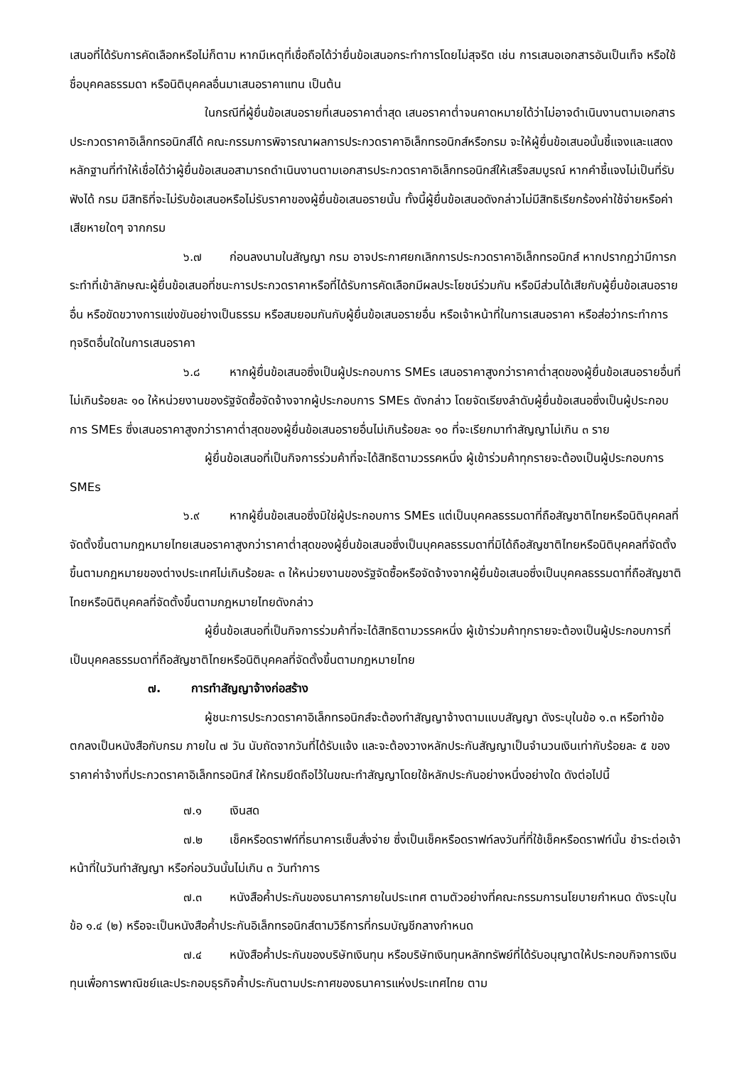เสนอที่ได้รับการคัดเลือกหรือไม่ก็ตาม หากมีเหตุที่เชื่อถือได้ว่ายื่นข้อเสนอกระทำการโดยไม่สุจริต เช่น การเสนอเอกสารอันเป็นเท็จ หรือใช้ชื่อบุคคลธรรมดา หรือนิติบุคคลอื่นมาเสนอราคาแทน เป็นต้น
ในกรณีที่ผู้ยื่นข้อเสนอรายที่เสนอราคาต่ำสุด เสนอราคาต่ำจนคาดหมายได้ว่าไม่อาจดำเนินงานตามเอกสารประกวดราคาอิเล็กทรอนิกส์ได้ คณะกรรมการพิจารณาผลการประกวดราคาอิเล็กทรอนิกส์หรือกรม จะให้ผู้ยื่นข้อเสนอนั้นชี้แจงและแสดงหลักฐานที่ทำให้เชื่อได้ว่าผู้ยื่นข้อเสนอสามารถดำเนินงานตามเอกสารประกวดราคาอิเล็กทรอนิกส์ให้เสร็จสมบูรณ์ หากคำชี้แจงไม่เป็นที่รับฟังได้ กรม มีสิทธิที่จะไม่รับข้อเสนอหรือไม่รับราคาของผู้ยื่นข้อเสนอรายนั้น ทั้งนี้ผู้ยื่นข้อเสนอดังกล่าวไม่มีสิทธิเรียกร้องค่าใช้จ่ายหรือค่าเสียหายใดๆ จากกรม
๖.๗ ก่อนลงนามในสัญญา กรม อาจประกาศยกเลิกการประกวดราคาอิเล็กทรอนิกส์ หากปรากฏว่ามีการกระทำที่เข้าลักษณะผู้ยื่นข้อเสนอที่ชนะการประกวดราคาหรือที่ได้รับการคัดเลือกมีผลประโยชน์ร่วมกัน หรือมีส่วนได้เสียกับผู้ยื่นข้อเสนอรายอื่น หรือขัดขวางการแข่งขันอย่างเป็นธรรม หรือสมยอมกันกับผู้ยื่นข้อเสนอรายอื่น หรือเจ้าหน้าที่ในการเสนอราคา หรือส่อว่ากระทำการทุจริตอื่นใดในการเสนอราคา
๖.๘ หากผู้ยื่นข้อเสนอซึ่งเป็นผู้ประกอบการ SMEs เสนอราคาสูงกว่าราคาต่ำสุดของผู้ยื่นข้อเสนอรายอื่นที่ไม่เกินร้อยละ ๑๐ ให้หน่วยงานของรัฐจัดซื้อจัดจ้างจากผู้ประกอบการ SMEs ดังกล่าว โดยจัดเรียงลำดับผู้ยื่นข้อเสนอซึ่งเป็นผู้ประกอบการ SMEs ซึ่งเสนอราคาสูงกว่าราคาต่ำสุดของผู้ยื่นข้อเสนอรายอื่นไม่เกินร้อยละ ๑๐ ที่จะเรียกมาทำสัญญาไม่เกิน ๓ ราย
ผู้ยื่นข้อเสนอที่เป็นกิจการร่วมค้าที่จะได้สิทธิตามวรรคหนึ่ง ผู้เข้าร่วมค้าทุกรายจะต้องเป็นผู้ประกอบการ SMEs
๖.๙ หากผู้ยื่นข้อเสนอซึ่งมิใช่ผู้ประกอบการ SMEs แต่เป็นบุคคลธรรมดาที่ถือสัญชาติไทยหรือนิติบุคคลที่จัดตั้งขึ้นตามกฎหมายไทยเสนอราคาสูงกว่าราคาต่ำสุดของผู้ยื่นข้อเสนอซึ่งเป็นบุคคลธรรมดาที่มิได้ถือสัญชาติไทยหรือนิติบุคคลที่จัดตั้งขึ้นตามกฎหมายของต่างประเทศไม่เกินร้อยละ ๓ ให้หน่วยงานของรัฐจัดซื้อหรือจัดจ้างจากผู้ยื่นข้อเสนอซึ่งเป็นบุคคลธรรมดาที่ถือสัญชาติไทยหรือนิติบุคคลที่จัดตั้งขึ้นตามกฎหมายไทยดังกล่าว
ผู้ยื่นข้อเสนอที่เป็นกิจการร่วมค้าที่จะได้สิทธิตามวรรคหนึ่ง ผู้เข้าร่วมค้าทุกรายจะต้องเป็นผู้ประกอบการที่เป็นบุคคลธรรมดาที่ถือสัญชาติไทยหรือนิติบุคคลที่จัดตั้งขึ้นตามกฎหมายไทย
๗. การทำสัญญาจ้างก่อสร้าง
ผู้ชนะการประกวดราคาอิเล็กทรอนิกส์จะต้องทำสัญญาจ้างตามแบบสัญญา ดังระบุในข้อ ๑.๓ หรือทำข้อตกลงเป็นหนังสือกับกรม ภายใน ๗ วัน นับถัดจากวันที่ได้รับแจ้ง และจะต้องวางหลักประกันสัญญาเป็นจำนวนเงินเท่ากับร้อยละ ๕ ของราคาค่าจ้างที่ประกวดราคาอิเล็กทรอนิกส์ ให้กรมยึดถือไว้ในขณะทำสัญญาโดยใช้หลักประกันอย่างหนึ่งอย่างใด ดังต่อไปนี้
๗.๑ เงินสด
๗.๒ เช็คหรือดราฟท์ที่ธนาคารเซ็นสั่งจ่าย ซึ่งเป็นเช็คหรือดราฟท์ลงวันที่ที่ใช้เช็คหรือดราฟท์นั้น ชำระต่อเจ้าหน้าที่ในวันทำสัญญา หรือก่อนวันนั้นไม่เกิน ๓ วันทำการ
๗.๓ หนังสือค้ำประกันของธนาคารภายในประเทศ ตามตัวอย่างที่คณะกรรมการนโยบายกำหนด ดังระบุในข้อ ๑.๔ (๒) หรือจะเป็นหนังสือค้ำประกันอิเล็กทรอนิกส์ตามวิธีการที่กรมบัญชีกลางกำหนด
๗.๔ หนังสือค้ำประกันของบริษัทเงินทุน หรือบริษัทเงินทุนหลักทรัพย์ที่ได้รับอนุญาตให้ประกอบกิจการเงินทุนเพื่อการพาณิชย์และประกอบธุรกิจค้ำประกันตามประกาศของธนาคารแห่งประเทศไทย ตาม